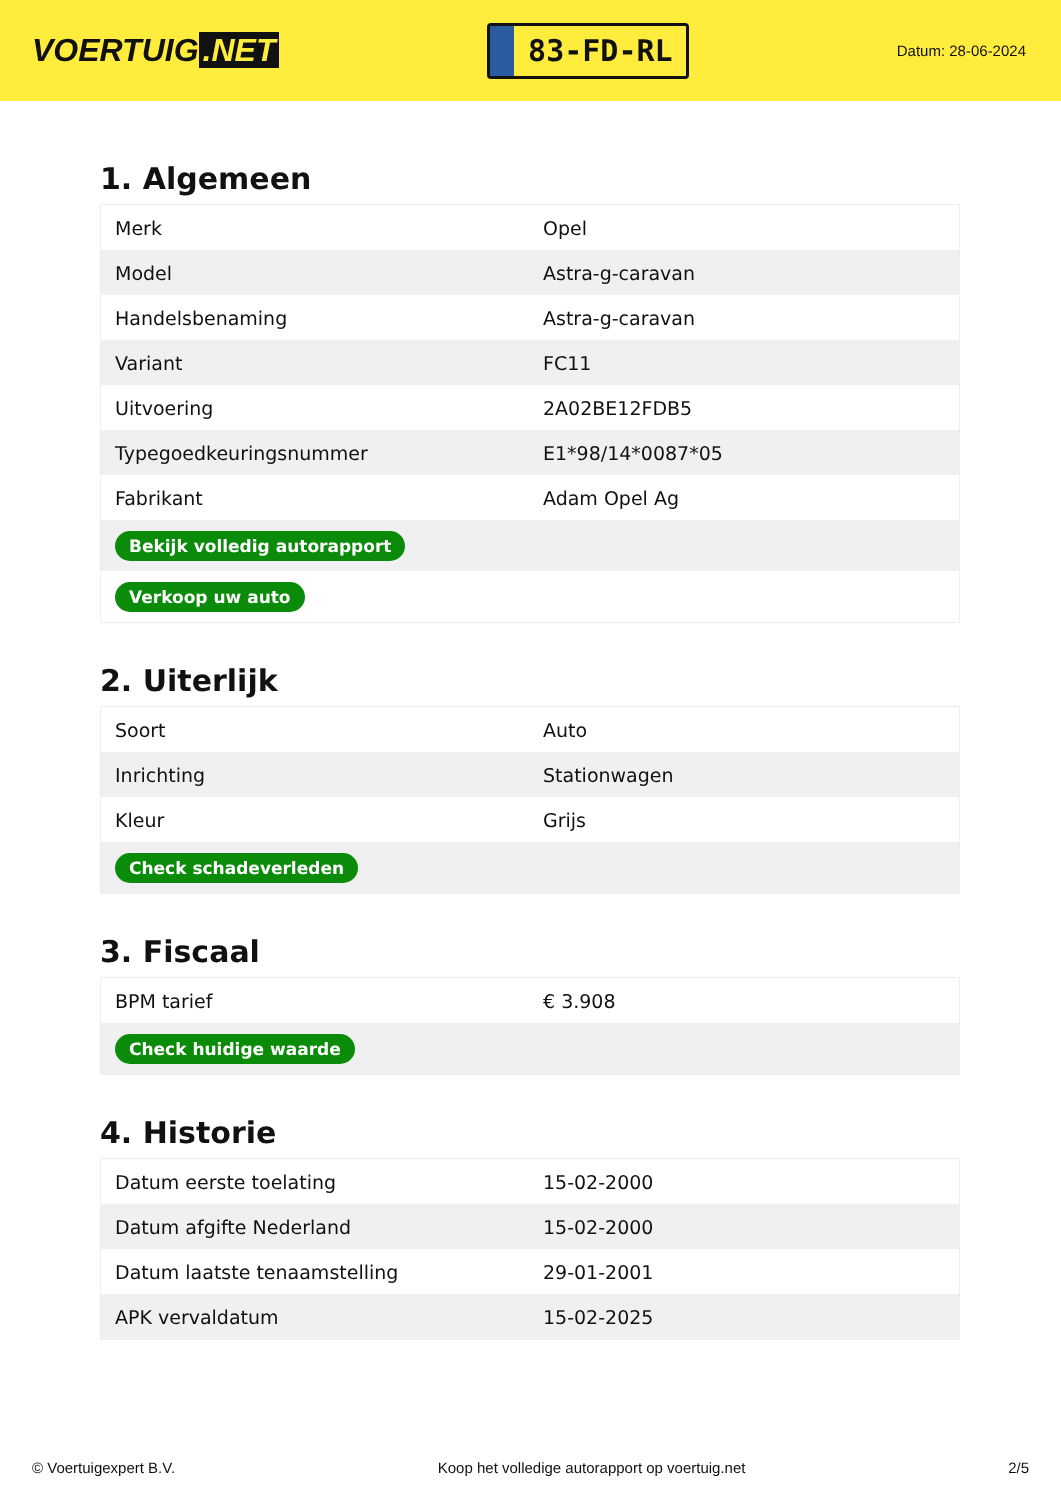VOERTUIG.NET
83-FD-RL
Datum: 28-06-2024
1. Algemeen
| Merk | Opel |
| Model | Astra-g-caravan |
| Handelsbenaming | Astra-g-caravan |
| Variant | FC11 |
| Uitvoering | 2A02BE12FDB5 |
| Typegoedkeuringsnummer | E1*98/14*0087*05 |
| Fabrikant | Adam Opel Ag |
| Bekijk volledig autorapport | |
| Verkoop uw auto | |
2. Uiterlijk
| Soort | Auto |
| Inrichting | Stationwagen |
| Kleur | Grijs |
| Check schadeverleden | |
3. Fiscaal
| BPM tarief | € 3.908 |
| Check huidige waarde | |
4. Historie
| Datum eerste toelating | 15-02-2000 |
| Datum afgifte Nederland | 15-02-2000 |
| Datum laatste tenaamstelling | 29-01-2001 |
| APK vervaldatum | 15-02-2025 |
© Voertuigexpert B.V. Koop het volledige autorapport op voertuig.net 2/5